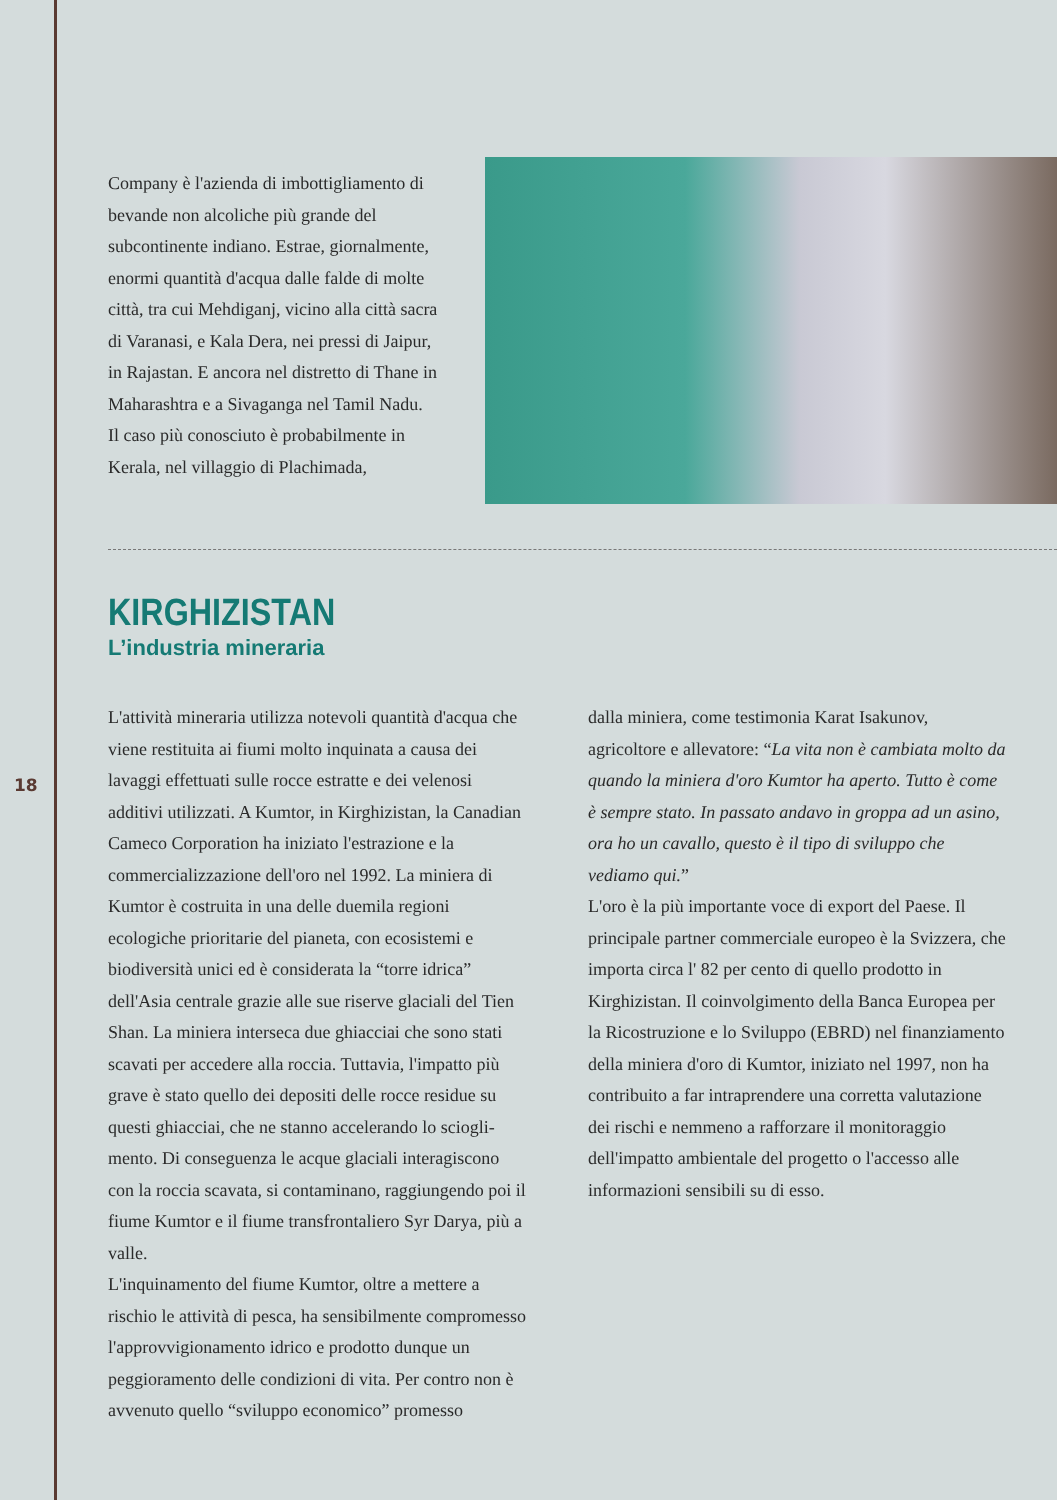18
Company è l'azienda di imbottigliamento di bevande non alcoliche più grande del subcontinente indiano. Estrae, giornal­mente, enormi quantità d'acqua dalle falde di molte città, tra cui Mehdiganj, vicino alla città sacra di Varanasi, e Kala Dera, nei pressi di Jaipur, in Rajastan. E ancora nel distretto di Thane in Maha­rashtra e a Sivaganga nel Tamil Nadu. Il caso più conosciuto è probabilmente in Kerala, nel villaggio di Plachimada,
KIRGHIZISTAN
L’industria mineraria
L'attività mineraria utilizza notevoli quantità d'acqua che viene restituita ai fiumi molto inquinata a causa dei lavaggi effettuati sulle rocce estratte e dei velenosi additivi utilizzati. A Kumtor, in Kirghizistan, la Ca­nadian Cameco Corporation ha iniziato l'estrazione e la commercializzazione dell'oro nel 1992. La miniera di Kumtor è costruita in una delle duemila regioni ecologiche prioritarie del pianeta, con ecosistemi e biodiversità unici ed è considerata la “torre idrica” dell'Asia centrale grazie alle sue riserve glaciali del Tien Shan. La miniera interseca due ghiacciai che sono stati scavati per accedere alla roccia. Tuttavia, l'impatto più grave è stato quello dei depositi delle rocce residue su questi ghiacciai, che ne stanno accelerando lo sciogli­mento. Di conseguenza le acque glaciali interagiscono con la roccia scavata, si contaminano, raggiungendo poi il fiume Kumtor e il fiume transfrontaliero Syr Darya, più a valle.
L'inquinamento del fiume Kumtor, oltre a mettere a rischio le attività di pesca, ha sensibilmente compro­messo l'approvvigionamento idrico e prodotto dunque un peggioramento delle condizioni di vita. Per contro non è avvenuto quello “sviluppo economico” promesso
dalla miniera, come testimonia Karat Isakunov, agricoltore e allevatore: “La vita non è cambiata molto da quando la miniera d'oro Kumtor ha aperto. Tutto è come è sempre stato. In passato andavo in groppa ad un asino, ora ho un cavallo, questo è il tipo di sviluppo che vediamo qui.”
L'oro è la più importante voce di export del Paese. Il principale partner commerciale europeo è la Svizzera, che importa circa l' 82 per cento di quello prodotto in Kirghizistan. Il coinvolgimento della Banca Europea per la Ricostruzione e lo Sviluppo (EBRD) nel finanziamento della miniera d'oro di Kumtor, iniziato nel 1997, non ha contribuito a far intraprendere una corretta valutazione dei rischi e nemmeno a rafforzare il monitoraggio dell'impatto ambientale del progetto o l'accesso alle informazioni sensibili su di esso.